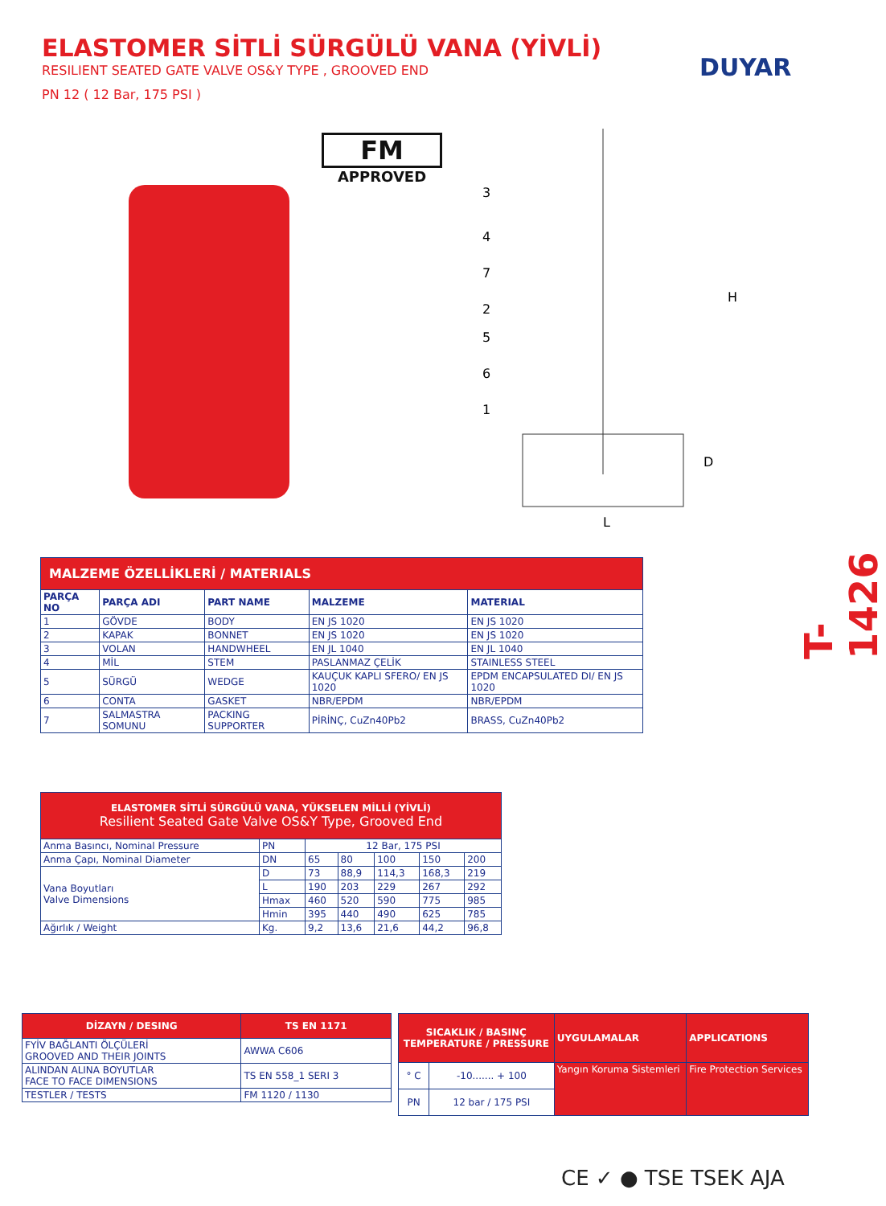ELASTOMER SİTLİ SÜRGÜLÜ VANA (YİVLİ)
RESILIENT SEATED GATE VALVE OS&Y TYPE , GROOVED END
PN 12 ( 12 Bar, 175 PSI )
DUYAR
FM
APPROVED
3
4
7
2
5
6
1
H
D
L
T-1426
| MALZEME ÖZELLİKLERİ / MATERIALS | | | | |
| --- | --- | --- | --- | --- |
| PARÇA NO | PARÇA ADI | PART NAME | MALZEME | MATERIAL |
| 1 | GÖVDE | BODY | EN JS 1020 | EN JS 1020 |
| 2 | KAPAK | BONNET | EN JS 1020 | EN JS 1020 |
| 3 | VOLAN | HANDWHEEL | EN JL 1040 | EN JL 1040 |
| 4 | MİL | STEM | PASLANMAZ ÇELİK | STAINLESS STEEL |
| 5 | SÜRGÜ | WEDGE | KAUÇUK KAPLI SFERO/ EN JS 1020 | EPDM ENCAPSULATED DI/ EN JS 1020 |
| 6 | CONTA | GASKET | NBR/EPDM | NBR/EPDM |
| 7 | SALMASTRA SOMUNU | PACKING SUPPORTER | PİRİNÇ, CuZn40Pb2 | BRASS, CuZn40Pb2 |
| ELASTOMER SİTLİ SÜRGÜLÜ VANA, YÜKSELEN MİLLİ (YİVLİ) Resilient Seated Gate Valve OS&Y Type, Grooved End | | | | | | |
| --- | --- | --- | --- | --- | --- | --- |
| Anma Basıncı, Nominal Pressure | PN | 12 Bar, 175 PSI | | | | |
| Anma Çapı, Nominal Diameter | DN | 65 | 80 | 100 | 150 | 200 |
| Vana Boyutları Valve Dimensions | D | 73 | 88,9 | 114,3 | 168,3 | 219 |
| | L | 190 | 203 | 229 | 267 | 292 |
| | Hmax | 460 | 520 | 590 | 775 | 985 |
| | Hmin | 395 | 440 | 490 | 625 | 785 |
| Ağırlık / Weight | Kg. | 9,2 | 13,6 | 21,6 | 44,2 | 96,8 |
| DİZAYN / DESING | TS EN 1171 |
| --- | --- |
| FYİV BAĞLANTI ÖLÇÜLERİ GROOVED AND THEIR JOINTS | AWWA C606 |
| ALINDAN ALINA BOYUTLAR FACE TO FACE DIMENSIONS | TS EN 558_1 SERI 3 |
| TESTLER / TESTS | FM 1120 / 1130 |
| SICAKLIK / BASINÇ TEMPERATURE / PRESSURE | | UYGULAMALAR | APPLICATIONS |
| --- | --- | --- | --- |
| ° C | -10....... + 100 | Yangın Koruma Sistemleri | Fire Protection Services |
| PN | 12 bar / 175 PSI | | |
CE ✓ ● TSE TSEK AJA